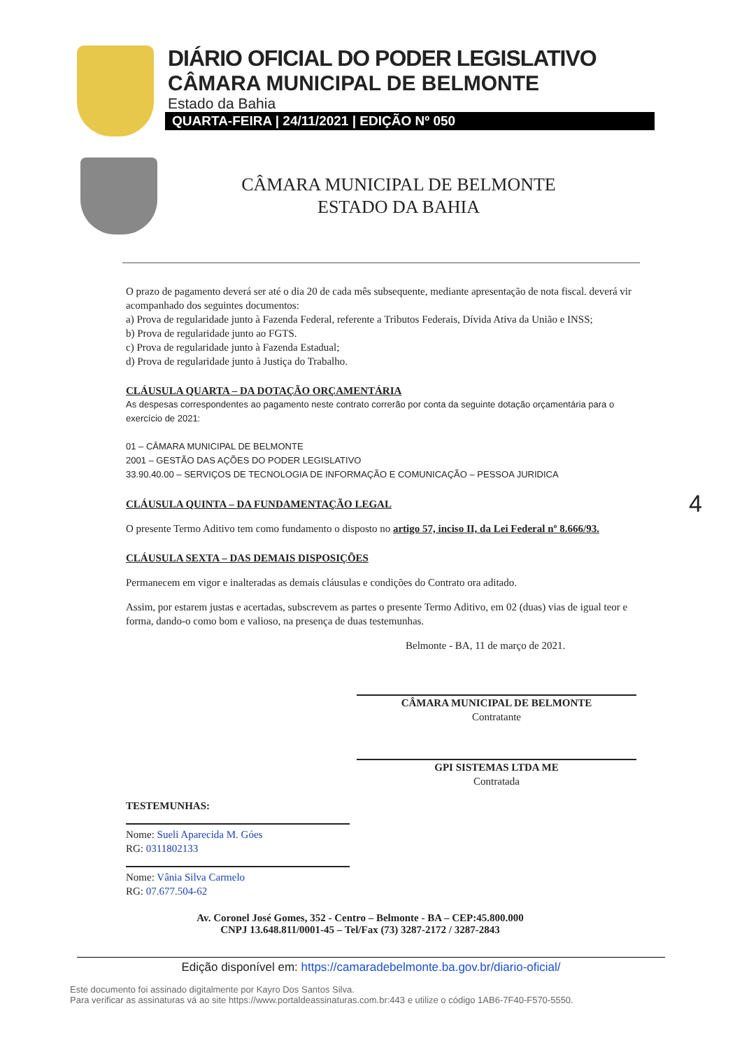DIÁRIO OFICIAL DO PODER LEGISLATIVO
CÂMARA MUNICIPAL DE BELMONTE
Estado da Bahia
QUARTA-FEIRA | 24/11/2021 | EDIÇÃO Nº 050
CÂMARA MUNICIPAL DE BELMONTE
ESTADO DA BAHIA
O prazo de pagamento deverá ser até o dia 20 de cada mês subsequente, mediante apresentação de nota fiscal. deverá vir acompanhado dos seguintes documentos:
a) Prova de regularidade junto à Fazenda Federal, referente a Tributos Federais, Dívida Ativa da União e INSS;
b) Prova de regularidade junto ao FGTS.
c) Prova de regularidade junto à Fazenda Estadual;
d) Prova de regularidade junto à Justiça do Trabalho.
CLÁUSULA QUARTA – DA DOTAÇÃO ORÇAMENTÁRIA
As despesas correspondentes ao pagamento neste contrato correrão por conta da seguinte dotação orçamentária para o exercício de 2021:
01 – CÂMARA MUNICIPAL DE BELMONTE
2001 – GESTÃO DAS AÇÕES DO PODER LEGISLATIVO
33.90.40.00 – SERVIÇOS DE TECNOLOGIA DE INFORMAÇÃO E COMUNICAÇÃO – PESSOA JURIDICA
CLÁUSULA QUINTA – DA FUNDAMENTAÇÃO LEGAL
O presente Termo Aditivo tem como fundamento o disposto no artigo 57, inciso II, da Lei Federal nº 8.666/93.
CLÁUSULA SEXTA – DAS DEMAIS DISPOSIÇÕES
Permanecem em vigor e inalteradas as demais cláusulas e condições do Contrato ora aditado.
Assim, por estarem justas e acertadas, subscrevem as partes o presente Termo Aditivo, em 02 (duas) vias de igual teor e forma, dando-o como bom e valioso, na presença de duas testemunhas.
Belmonte - BA, 11 de março de 2021.
CÂMARA MUNICIPAL DE BELMONTE
Contratante
GPI SISTEMAS LTDA ME
Contratada
TESTEMUNHAS:
Nome: Sueli Aparecida M. Góes
RG: 0311802133
Nome: Vânia Silva Carmelo
RG: 07.677.504-62
Av. Coronel José Gomes, 352 - Centro – Belmonte - BA – CEP:45.800.000
CNPJ 13.648.811/0001-45 – Tel/Fax (73) 3287-2172 / 3287-2843
4
Edição disponível em: https://camaradebelmonte.ba.gov.br/diario-oficial/
Este documento foi assinado digitalmente por Kayro Dos Santos Silva.
Para verificar as assinaturas vá ao site https://www.portaldeassinaturas.com.br:443 e utilize o código 1AB6-7F40-F570-5550.